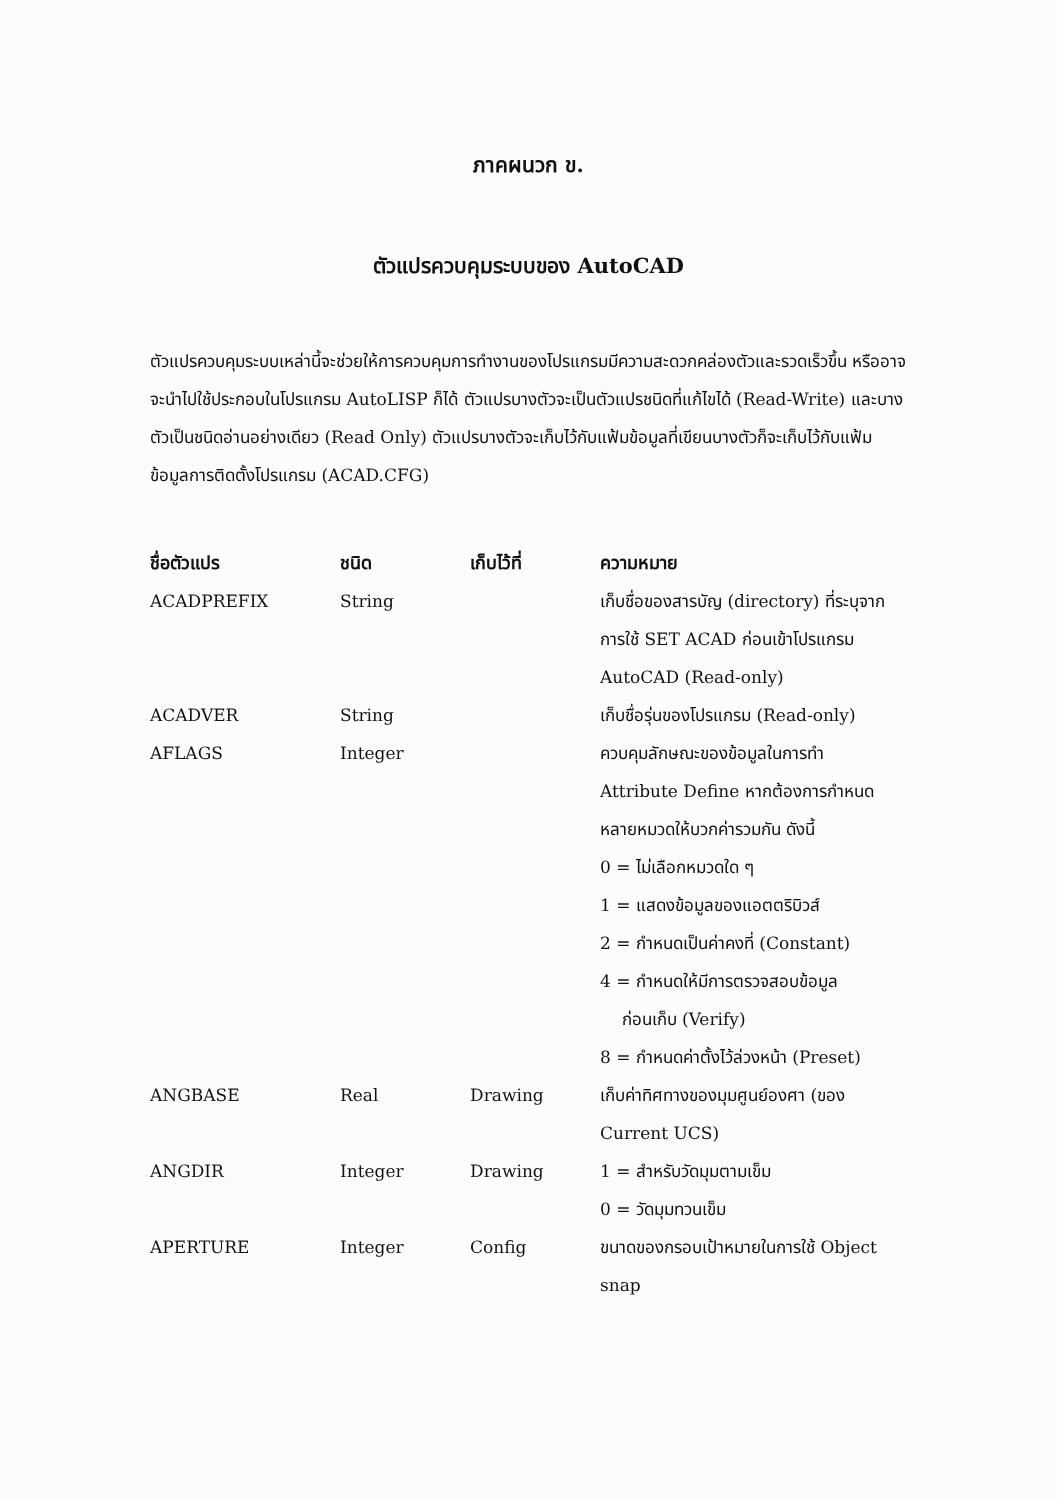ภาคผนวก ข.
ตัวแปรควบคุมระบบของ AutoCAD
ตัวแปรควบคุมระบบเหล่านี้จะช่วยให้การควบคุมการทำงานของโปรแกรมมีความสะดวกคล่องตัวและรวดเร็วขึ้น หรืออาจจะนำไปใช้ประกอบในโปรแกรม AutoLISP ก็ได้ ตัวแปรบางตัวจะเป็นตัวแปรชนิดที่แก้ไขได้ (Read-Write) และบางตัวเป็นชนิดอ่านอย่างเดียว (Read Only) ตัวแปรบางตัวจะเก็บไว้กับแฟ้มข้อมูลที่เขียนบางตัวก็จะเก็บไว้กับแฟ้มข้อมูลการติดตั้งโปรแกรม (ACAD.CFG)
| ชื่อตัวแปร | ชนิด | เก็บไว้ที่ | ความหมาย |
| --- | --- | --- | --- |
| ACADPREFIX | String | | เก็บชื่อของสารบัญ (directory) ที่ระบุจากการใช้ SET ACAD ก่อนเข้าโปรแกรม AutoCAD (Read-only) |
| ACADVER | String | | เก็บชื่อรุ่นของโปรแกรม (Read-only) |
| AFLAGS | Integer | | ควบคุมลักษณะของข้อมูลในการทำ Attribute Define หากต้องการกำหนดหลายหมวดให้บวกค่ารวมกัน ดังนี้ 0 = ไม่เลือกหมวดใด ๆ 1 = แสดงข้อมูลของแอตตริบิวส์ 2 = กำหนดเป็นค่าคงที่ (Constant) 4 = กำหนดให้มีการตรวจสอบข้อมูล ก่อนเก็บ (Verify) 8 = กำหนดค่าตั้งไว้ล่วงหน้า (Preset) |
| ANGBASE | Real | Drawing | เก็บค่าทิศทางของมุมศูนย์องศา (ของ Current UCS) |
| ANGDIR | Integer | Drawing | 1 = สำหรับวัดมุมตามเข็ม 0 = วัดมุมทวนเข็ม |
| APERTURE | Integer | Config | ขนาดของกรอบเป้าหมายในการใช้ Object snap |